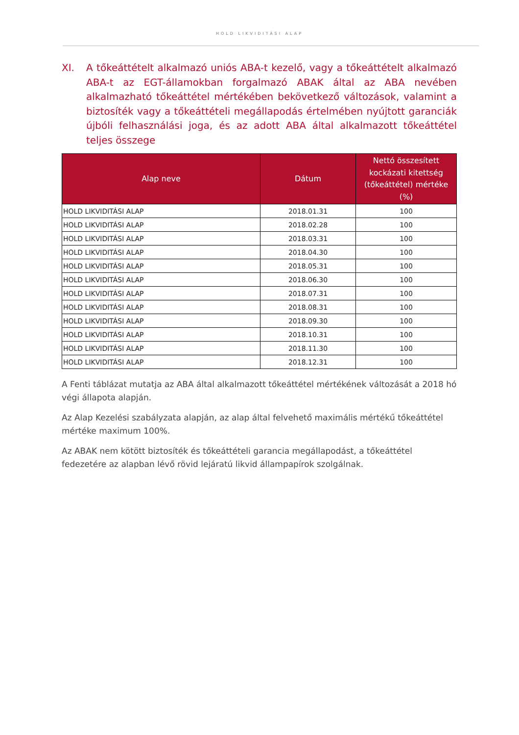HOLD LIKVIDITÁSI ALAP
XI. A tőkeáttételt alkalmazó uniós ABA-t kezelő, vagy a tőkeáttételt alkalmazó ABA-t az EGT-államokban forgalmazó ABAK által az ABA nevében alkalmazható tőkeáttétel mértékében bekövetkező változások, valamint a biztosíték vagy a tőkeáttételi megállapodás értelmében nyújtott garanciák újbóli felhasználási joga, és az adott ABA által alkalmazott tőkeáttétel teljes összege
| Alap neve | Dátum | Nettó összesített kockázati kitettség (tőkeáttétel) mértéke (%) |
| --- | --- | --- |
| HOLD LIKVIDITÁSI ALAP | 2018.01.31 | 100 |
| HOLD LIKVIDITÁSI ALAP | 2018.02.28 | 100 |
| HOLD LIKVIDITÁSI ALAP | 2018.03.31 | 100 |
| HOLD LIKVIDITÁSI ALAP | 2018.04.30 | 100 |
| HOLD LIKVIDITÁSI ALAP | 2018.05.31 | 100 |
| HOLD LIKVIDITÁSI ALAP | 2018.06.30 | 100 |
| HOLD LIKVIDITÁSI ALAP | 2018.07.31 | 100 |
| HOLD LIKVIDITÁSI ALAP | 2018.08.31 | 100 |
| HOLD LIKVIDITÁSI ALAP | 2018.09.30 | 100 |
| HOLD LIKVIDITÁSI ALAP | 2018.10.31 | 100 |
| HOLD LIKVIDITÁSI ALAP | 2018.11.30 | 100 |
| HOLD LIKVIDITÁSI ALAP | 2018.12.31 | 100 |
A Fenti táblázat mutatja az ABA által alkalmazott tőkeáttétel mértékének változását a 2018 hó végi állapota alapján.
Az Alap Kezelési szabályzata alapján, az alap által felvehető maximális mértékű tőkeáttétel mértéke maximum 100%.
Az ABAK nem kötött biztosíték és tőkeáttételi garancia megállapodást, a tőkeáttétel fedezetére az alapban lévő rövid lejáratú likvid állampapírok szolgálnak.